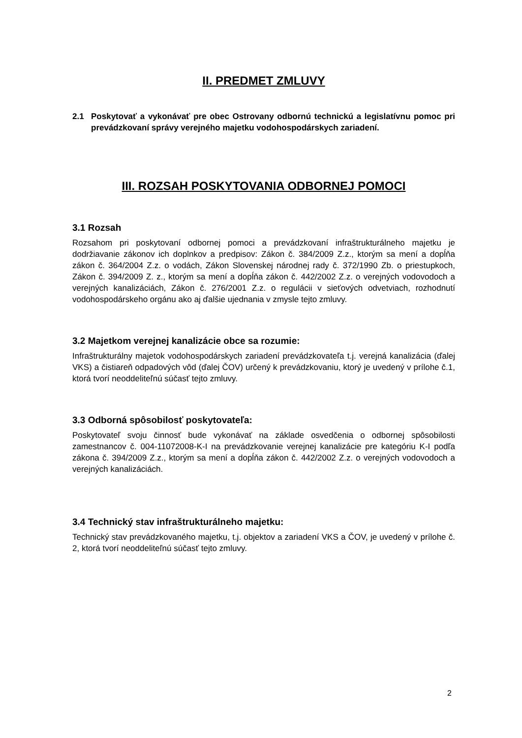II. PREDMET ZMLUVY
2.1 Poskytovať a vykonávať pre obec Ostrovany odbornú technickú a legislatívnu pomoc pri prevádzkovaní správy verejného majetku vodohospodárskych zariadení.
III. ROZSAH POSKYTOVANIA ODBORNEJ POMOCI
3.1 Rozsah
Rozsahom pri poskytovaní odbornej pomoci a prevádzkovaní infraštrukturálneho majetku je dodržiavanie zákonov ich doplnkov a predpisov: Zákon č. 384/2009 Z.z., ktorým sa mení a dopĺňa zákon č. 364/2004 Z.z. o vodách, Zákon Slovenskej národnej rady č. 372/1990 Zb. o priestupkoch, Zákon č. 394/2009 Z. z., ktorým sa mení a dopĺňa zákon č. 442/2002 Z.z. o verejných vodovodoch a verejných kanalizáciách, Zákon č. 276/2001 Z.z. o regulácii v sieťových odvetviach, rozhodnutí vodohospodárskeho orgánu ako aj ďalšie ujednania v zmysle tejto zmluvy.
3.2 Majetkom verejnej kanalizácie obce sa rozumie:
Infraštrukturálny majetok vodohospodárskych zariadení prevádzkovateľa t.j. verejná kanalizácia (ďalej VKS) a čistiareň odpadových vôd (ďalej ČOV) určený k prevádzkovaniu, ktorý je uvedený v prílohe č.1, ktorá tvorí neoddeliteľnú súčasť tejto zmluvy.
3.3 Odborná spôsobilosť poskytovateľa:
Poskytovateľ svoju činnosť bude vykonávať na základe osvedčenia o odbornej spôsobilosti zamestnancov č. 004-11072008-K-I na prevádzkovanie verejnej kanalizácie pre kategóriu K-I podľa zákona č. 394/2009 Z.z., ktorým sa mení a dopĺňa zákon č. 442/2002 Z.z. o verejných vodovodoch a verejných kanalizáciách.
3.4 Technický stav infraštrukturálneho majetku:
Technický stav prevádzkovaného majetku, t.j. objektov a zariadení VKS a ČOV, je uvedený v prílohe č. 2, ktorá tvorí neoddeliteľnú súčasť tejto zmluvy.
2